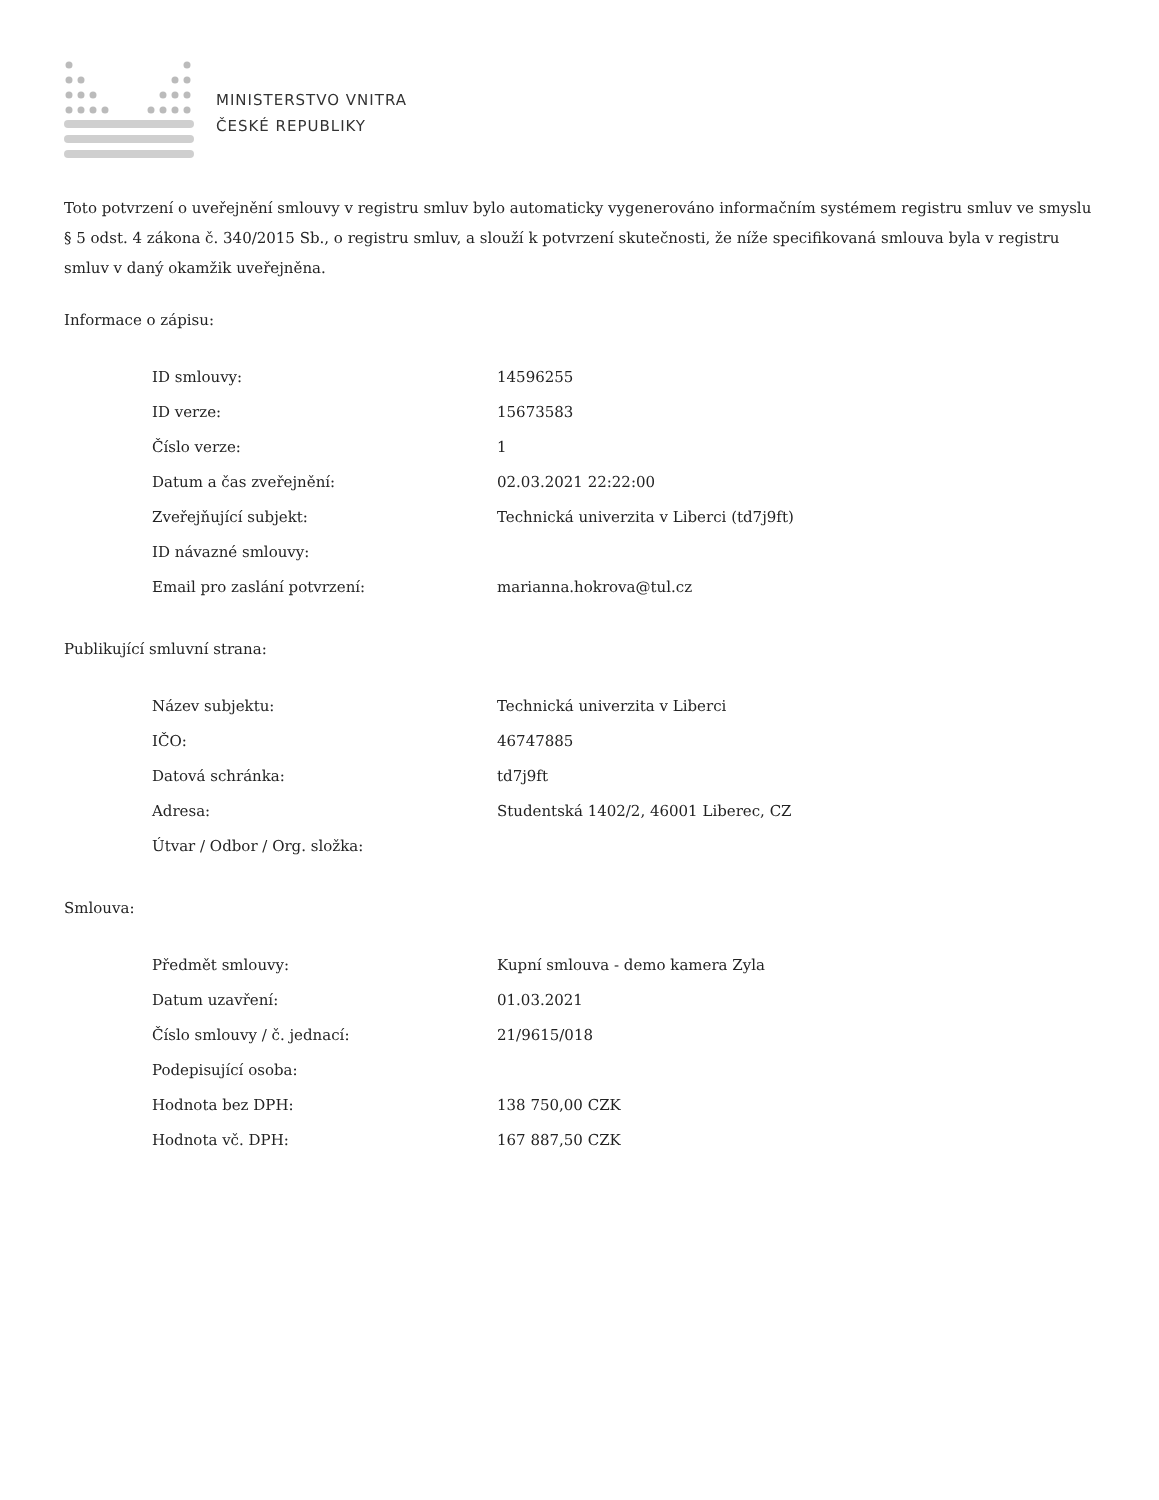MINISTERSTVO VNITRA
ČESKÉ REPUBLIKY
Toto potvrzení o uveřejnění smlouvy v registru smluv bylo automaticky vygenerováno informačním systémem registru smluv ve smyslu § 5 odst. 4 zákona č. 340/2015 Sb., o registru smluv, a slouží k potvrzení skutečnosti, že níže specifikovaná smlouva byla v registru smluv v daný okamžik uveřejněna.
Informace o zápisu:
| ID smlouvy: | 14596255 |
| ID verze: | 15673583 |
| Číslo verze: | 1 |
| Datum a čas zveřejnění: | 02.03.2021 22:22:00 |
| Zveřejňující subjekt: | Technická univerzita v Liberci (td7j9ft) |
| ID návazné smlouvy: | |
| Email pro zaslání potvrzení: | marianna.hokrova@tul.cz |
Publikující smluvní strana:
| Název subjektu: | Technická univerzita v Liberci |
| IČO: | 46747885 |
| Datová schránka: | td7j9ft |
| Adresa: | Studentská 1402/2, 46001 Liberec, CZ |
| Útvar / Odbor / Org. složka: | |
Smlouva:
| Předmět smlouvy: | Kupní smlouva - demo kamera Zyla |
| Datum uzavření: | 01.03.2021 |
| Číslo smlouvy / č. jednací: | 21/9615/018 |
| Podepisující osoba: | |
| Hodnota bez DPH: | 138 750,00 CZK |
| Hodnota vč. DPH: | 167 887,50 CZK |